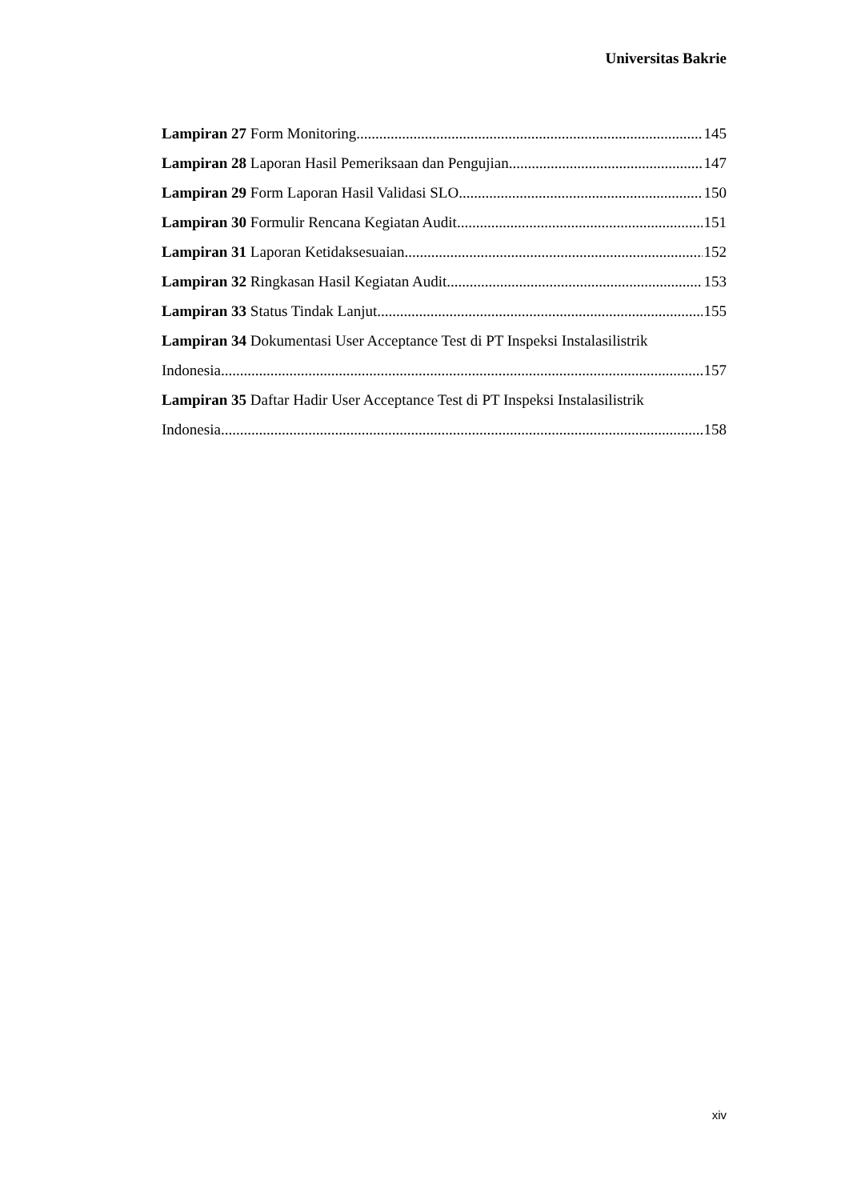Universitas Bakrie
Lampiran 27 Form Monitoring 145
Lampiran 28 Laporan Hasil Pemeriksaan dan Pengujian 147
Lampiran 29 Form Laporan Hasil Validasi SLO 150
Lampiran 30 Formulir Rencana Kegiatan Audit 151
Lampiran 31 Laporan Ketidaksesuaian 152
Lampiran 32 Ringkasan Hasil Kegiatan Audit 153
Lampiran 33 Status Tindak Lanjut 155
Lampiran 34 Dokumentasi User Acceptance Test di PT Inspeksi Instalasilistrik
Indonesia 157
Lampiran 35 Daftar Hadir User Acceptance Test di PT Inspeksi Instalasilistrik
Indonesia 158
xiv